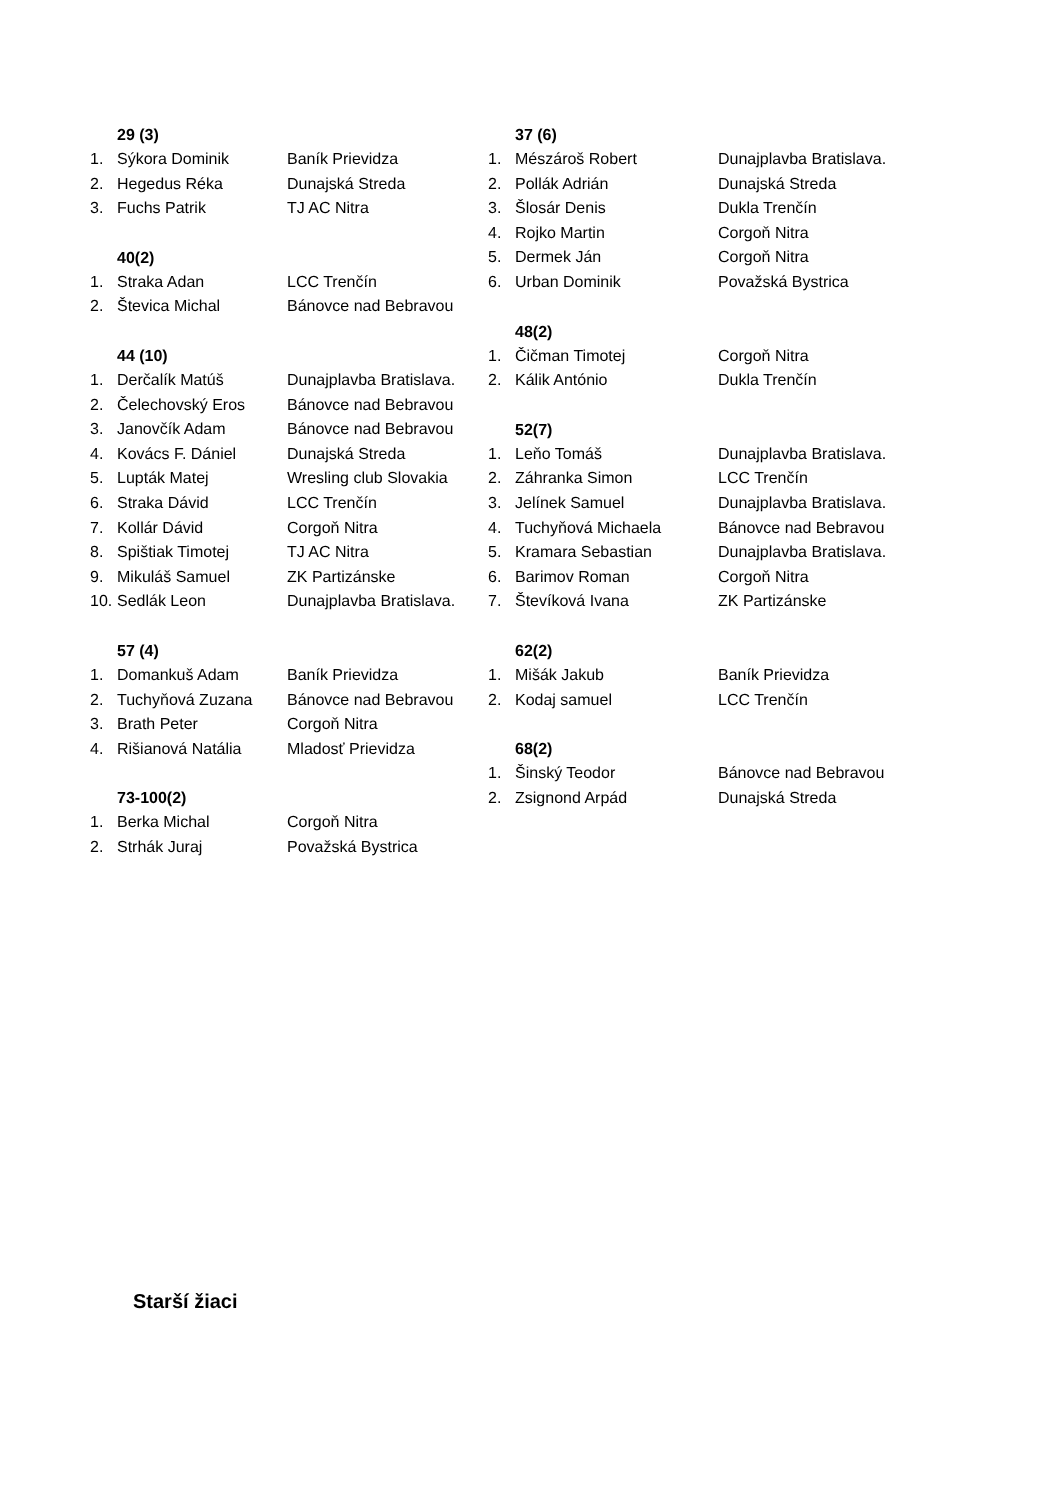29 (3)
1. Sýkora Dominik Baník Prievidza
2. Hegedus Réka Dunajská Streda
3. Fuchs Patrik TJ AC Nitra
40(2)
1. Straka Adan LCC Trenčín
2. Števica Michal Bánovce nad Bebravou
44 (10)
1. Derčalík Matúš Dunajplavba Bratislava.
2. Čelechovský Eros Bánovce nad Bebravou
3. Janovčík Adam Bánovce nad Bebravou
4. Kovács F. Dániel Dunajská Streda
5. Lupták Matej Wresling club Slovakia
6. Straka Dávid LCC Trenčín
7. Kollár Dávid Corgoň Nitra
8. Spištiak Timotej TJ AC Nitra
9. Mikuláš Samuel ZK Partizánske
10. Sedlák Leon Dunajplavba Bratislava.
57 (4)
1. Domankuš Adam Baník Prievidza
2. Tuchyňová Zuzana Bánovce nad Bebravou
3. Brath Peter Corgoň Nitra
4. Rišianová Natália Mladosť Prievidza
73-100(2)
1. Berka Michal Corgoň Nitra
2. Strhák Juraj Považská Bystrica
37 (6)
1. Mészároš Robert Dunajplavba Bratislava.
2. Pollák Adrián Dunajská Streda
3. Šlosár Denis Dukla Trenčín
4. Rojko Martin Corgoň Nitra
5. Dermek Ján Corgoň Nitra
6. Urban Dominik Považská Bystrica
48(2)
1. Čičman Timotej Corgoň Nitra
2. Kálik António Dukla Trenčín
52(7)
1. Leňo Tomáš Dunajplavba Bratislava.
2. Záhranka Simon LCC Trenčín
3. Jelínek Samuel Dunajplavba Bratislava.
4. Tuchyňová Michaela Bánovce nad Bebravou
5. Kramara Sebastian Dunajplavba Bratislava.
6. Barimov Roman Corgoň Nitra
7. Števíková Ivana ZK Partizánske
62(2)
1. Mišák Jakub Baník Prievidza
2. Kodaj samuel LCC Trenčín
68(2)
1. Šinský Teodor Bánovce nad Bebravou
2. Zsignond Arpád Dunajská Streda
Starší žiaci